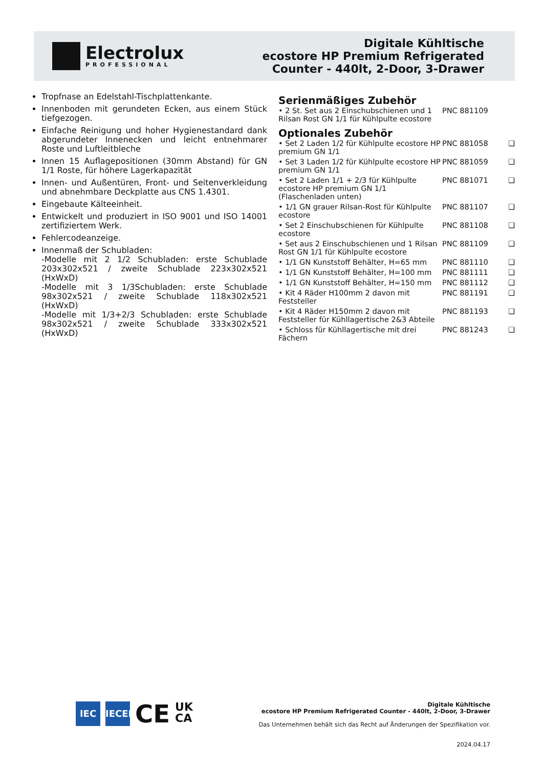Electrolux
PROFESSIONAL
Digitale Kühltische
ecostore HP Premium Refrigerated
Counter - 440lt, 2-Door, 3-Drawer
Tropfnase an Edelstahl-Tischplattenkante.
Innenboden mit gerundeten Ecken, aus einem Stück tiefgezogen.
Einfache Reinigung und hoher Hygienestandard dank abgerundeter Innenecken und leicht entnehmarer Roste und Luftleitbleche
Innen 15 Auflagepositionen (30mm Abstand) für GN 1/1 Roste, für höhere Lagerkapazität
Innen- und Außentüren, Front- und Seitenverkleidung und abnehmbare Deckplatte aus CNS 1.4301.
Eingebaute Kälteeinheit.
Entwickelt und produziert in ISO 9001 und ISO 14001 zertifiziertem Werk.
Fehlercodeanzeige.
Innenmaß der Schubladen:
-Modelle mit 2 1/2 Schubladen: erste Schublade 203x302x521 / zweite Schublade 223x302x521 (HxWxD)
-Modelle mit 3 1/3Schubladen: erste Schublade 98x302x521 / zweite Schublade 118x302x521 (HxWxD)
-Modelle mit 1/3+2/3 Schubladen: erste Schublade 98x302x521 / zweite Schublade 333x302x521 (HxWxD)
Serienmäßiges Zubehör
| • 2 St. Set aus 2 Einschubschienen und 1 Rilsan Rost GN 1/1 für Kühlpulte ecostore | PNC 881109 | |
Optionales Zubehör
| • Set 2 Laden 1/2 für Kühlpulte ecostore HP premium GN 1/1 | PNC 881058 | ❑ |
| • Set 3 Laden 1/2 für Kühlpulte ecostore HP premium GN 1/1 | PNC 881059 | ❑ |
| • Set 2 Laden 1/1 + 2/3 für Kühlpulte ecostore HP premium GN 1/1 (Flaschenladen unten) | PNC 881071 | ❑ |
| • 1/1 GN grauer Rilsan-Rost für Kühlpulte ecostore | PNC 881107 | ❑ |
| • Set 2 Einschubschienen für Kühlpulte ecostore | PNC 881108 | ❑ |
| • Set aus 2 Einschubschienen und 1 Rilsan Rost GN 1/1 für Kühlpulte ecostore | PNC 881109 | ❑ |
| • 1/1 GN Kunststoff Behälter, H=65 mm | PNC 881110 | ❑ |
| • 1/1 GN Kunststoff Behälter, H=100 mm | PNC 881111 | ❑ |
| • 1/1 GN Kunststoff Behälter, H=150 mm | PNC 881112 | ❑ |
| • Kit 4 Räder H100mm 2 davon mit Feststeller | PNC 881191 | ❑ |
| • Kit 4 Räder H150mm 2 davon mit Feststeller für Kühllagertische 2&3 Abteile | PNC 881193 | ❑ |
| • Schloss für Kühllagertische mit drei Fächern | PNC 881243 | ❑ |
IEC IECEE
CE
UK
CA
Digitale Kühltische
ecostore HP Premium Refrigerated Counter - 440lt, 2-Door, 3-Drawer
Das Unternehmen behält sich das Recht auf Änderungen der Spezifikation vor.
2024.04.17